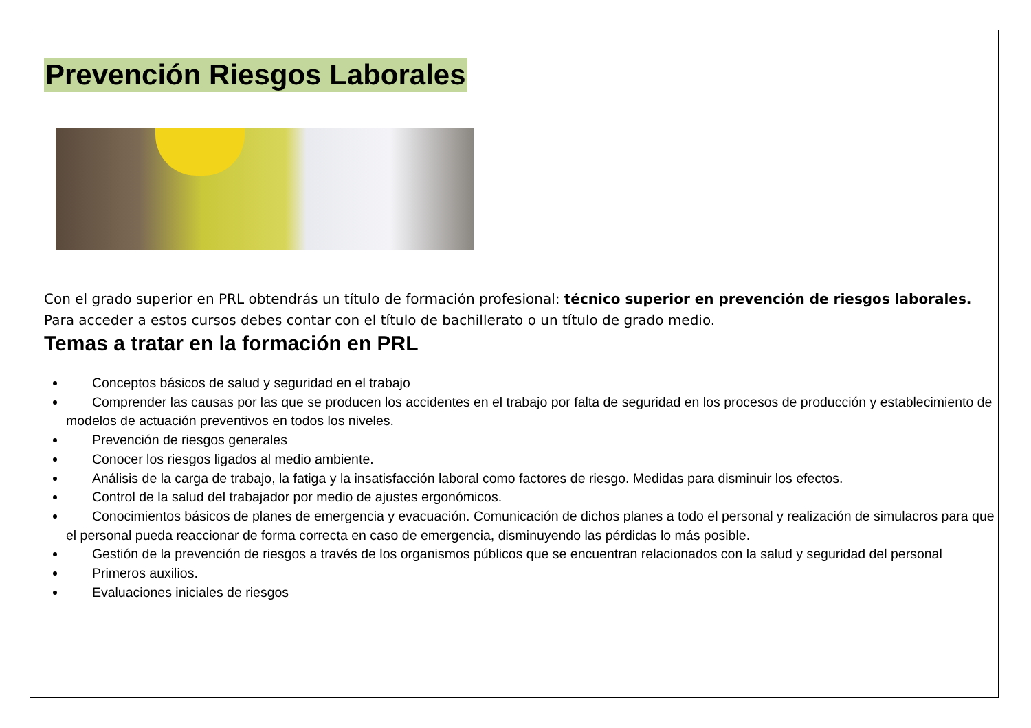Prevención Riesgos Laborales
Con el grado superior en PRL obtendrás un título de formación profesional: técnico superior en prevención de riesgos laborales. Para acceder a estos cursos debes contar con el título de bachillerato o un título de grado medio.
Temas a tratar en la formación en PRL
Conceptos básicos de salud y seguridad en el trabajo
Comprender las causas por las que se producen los accidentes en el trabajo por falta de seguridad en los procesos de producción y establecimiento de modelos de actuación preventivos en todos los niveles.
Prevención de riesgos generales
Conocer los riesgos ligados al medio ambiente.
Análisis de la carga de trabajo, la fatiga y la insatisfacción laboral como factores de riesgo. Medidas para disminuir los efectos.
Control de la salud del trabajador por medio de ajustes ergonómicos.
Conocimientos básicos de planes de emergencia y evacuación. Comunicación de dichos planes a todo el personal y realización de simulacros para que el personal pueda reaccionar de forma correcta en caso de emergencia, disminuyendo las pérdidas lo más posible.
Gestión de la prevención de riesgos a través de los organismos públicos que se encuentran relacionados con la salud y seguridad del personal
Primeros auxilios.
Evaluaciones iniciales de riesgos